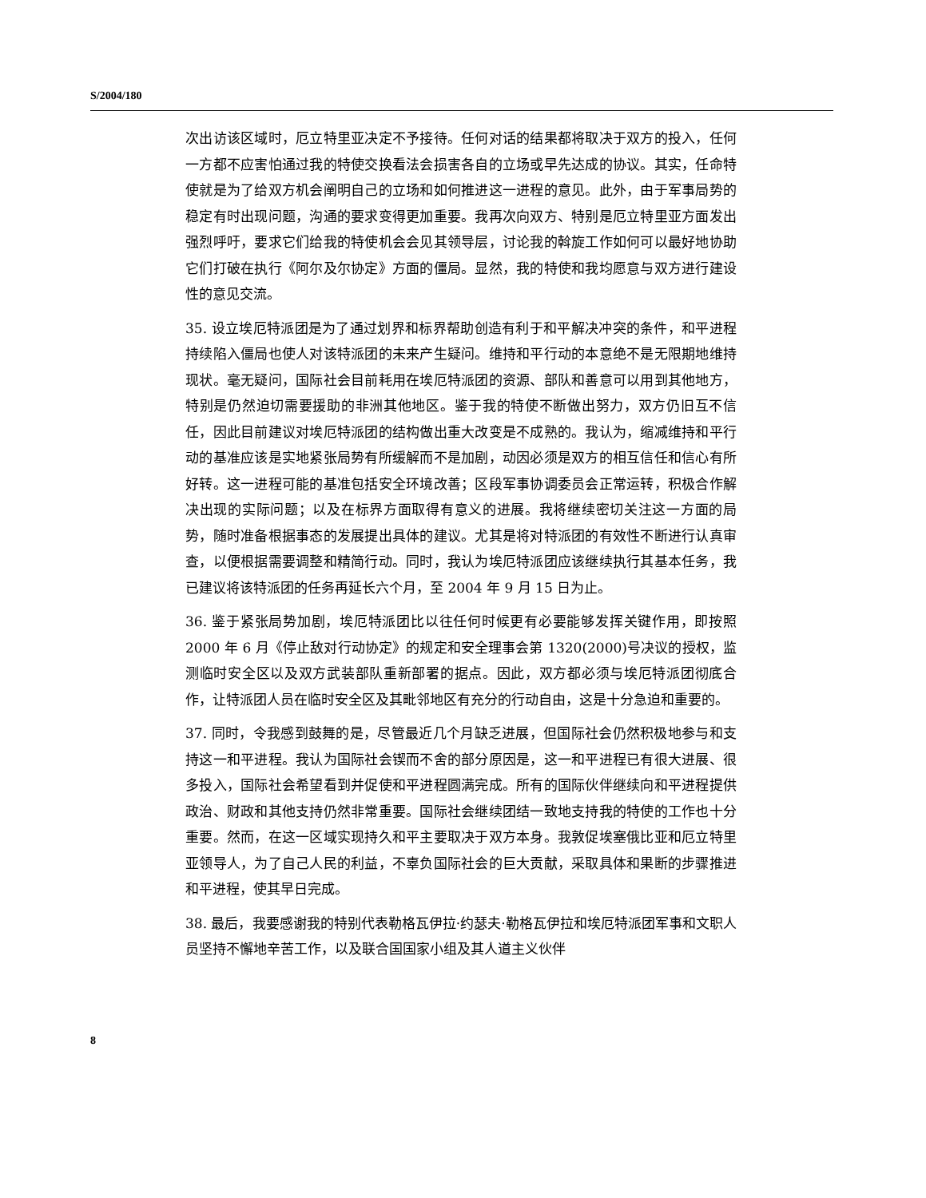S/2004/180
次出访该区域时，厄立特里亚决定不予接待。任何对话的结果都将取决于双方的投入，任何一方都不应害怕通过我的特使交换看法会损害各自的立场或早先达成的协议。其实，任命特使就是为了给双方机会阐明自己的立场和如何推进这一进程的意见。此外，由于军事局势的稳定有时出现问题，沟通的要求变得更加重要。我再次向双方、特别是厄立特里亚方面发出强烈呼吁，要求它们给我的特使机会会见其领导层，讨论我的斡旋工作如何可以最好地协助它们打破在执行《阿尔及尔协定》方面的僵局。显然，我的特使和我均愿意与双方进行建设性的意见交流。
35. 设立埃厄特派团是为了通过划界和标界帮助创造有利于和平解决冲突的条件，和平进程持续陷入僵局也使人对该特派团的未来产生疑问。维持和平行动的本意绝不是无限期地维持现状。毫无疑问，国际社会目前耗用在埃厄特派团的资源、部队和善意可以用到其他地方，特别是仍然迫切需要援助的非洲其他地区。鉴于我的特使不断做出努力，双方仍旧互不信任，因此目前建议对埃厄特派团的结构做出重大改变是不成熟的。我认为，缩减维持和平行动的基准应该是实地紧张局势有所缓解而不是加剧，动因必须是双方的相互信任和信心有所好转。这一进程可能的基准包括安全环境改善；区段军事协调委员会正常运转，积极合作解决出现的实际问题；以及在标界方面取得有意义的进展。我将继续密切关注这一方面的局势，随时准备根据事态的发展提出具体的建议。尤其是将对特派团的有效性不断进行认真审查，以便根据需要调整和精简行动。同时，我认为埃厄特派团应该继续执行其基本任务，我已建议将该特派团的任务再延长六个月，至 2004 年 9 月 15 日为止。
36. 鉴于紧张局势加剧，埃厄特派团比以往任何时候更有必要能够发挥关键作用，即按照 2000 年 6 月《停止敌对行动协定》的规定和安全理事会第 1320(2000)号决议的授权，监测临时安全区以及双方武装部队重新部署的据点。因此，双方都必须与埃厄特派团彻底合作，让特派团人员在临时安全区及其毗邻地区有充分的行动自由，这是十分急迫和重要的。
37. 同时，令我感到鼓舞的是，尽管最近几个月缺乏进展，但国际社会仍然积极地参与和支持这一和平进程。我认为国际社会锲而不舍的部分原因是，这一和平进程已有很大进展、很多投入，国际社会希望看到并促使和平进程圆满完成。所有的国际伙伴继续向和平进程提供政治、财政和其他支持仍然非常重要。国际社会继续团结一致地支持我的特使的工作也十分重要。然而，在这一区域实现持久和平主要取决于双方本身。我敦促埃塞俄比亚和厄立特里亚领导人，为了自己人民的利益，不辜负国际社会的巨大贡献，采取具体和果断的步骤推进和平进程，使其早日完成。
38. 最后，我要感谢我的特别代表勒格瓦伊拉·约瑟夫·勒格瓦伊拉和埃厄特派团军事和文职人员坚持不懈地辛苦工作，以及联合国国家小组及其人道主义伙伴
8